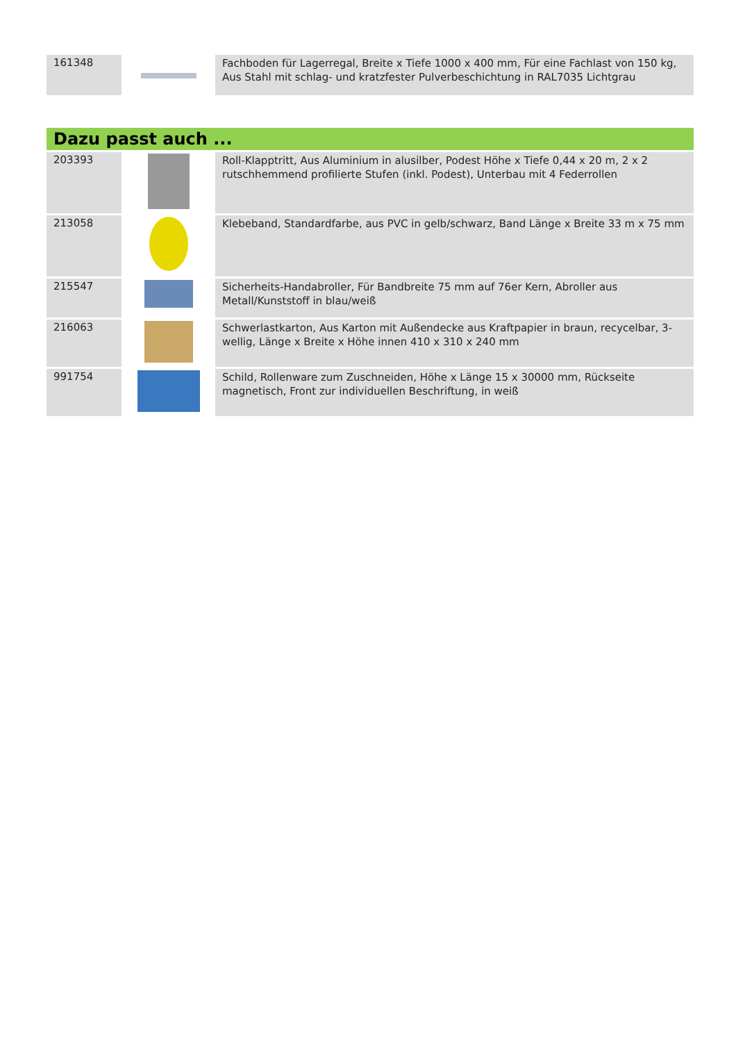| 161348 | | Fachboden für Lagerregal, Breite x Tiefe 1000 x 400 mm, Für eine Fachlast von 150 kg, Aus Stahl mit schlag- und kratzfester Pulverbeschichtung in RAL7035 Lichtgrau |
Dazu passt auch ...
| 203393 | | Roll-Klapptritt, Aus Aluminium in alusilber, Podest Höhe x Tiefe 0,44 x 20 m, 2 x 2 rutschhemmend profilierte Stufen (inkl. Podest), Unterbau mit 4 Federrollen |
| 213058 | | Klebeband, Standardfarbe, aus PVC in gelb/schwarz, Band Länge x Breite 33 m x 75 mm |
| 215547 | | Sicherheits-Handabroller, Für Bandbreite 75 mm auf 76er Kern, Abroller aus Metall/Kunststoff in blau/weiß |
| 216063 | | Schwerlastkarton, Aus Karton mit Außendecke aus Kraftpapier in braun, recycelbar, 3-wellig, Länge x Breite x Höhe innen 410 x 310 x 240 mm |
| 991754 | | Schild, Rollenware zum Zuschneiden, Höhe x Länge 15 x 30000 mm, Rückseite magnetisch, Front zur individuellen Beschriftung, in weiß |